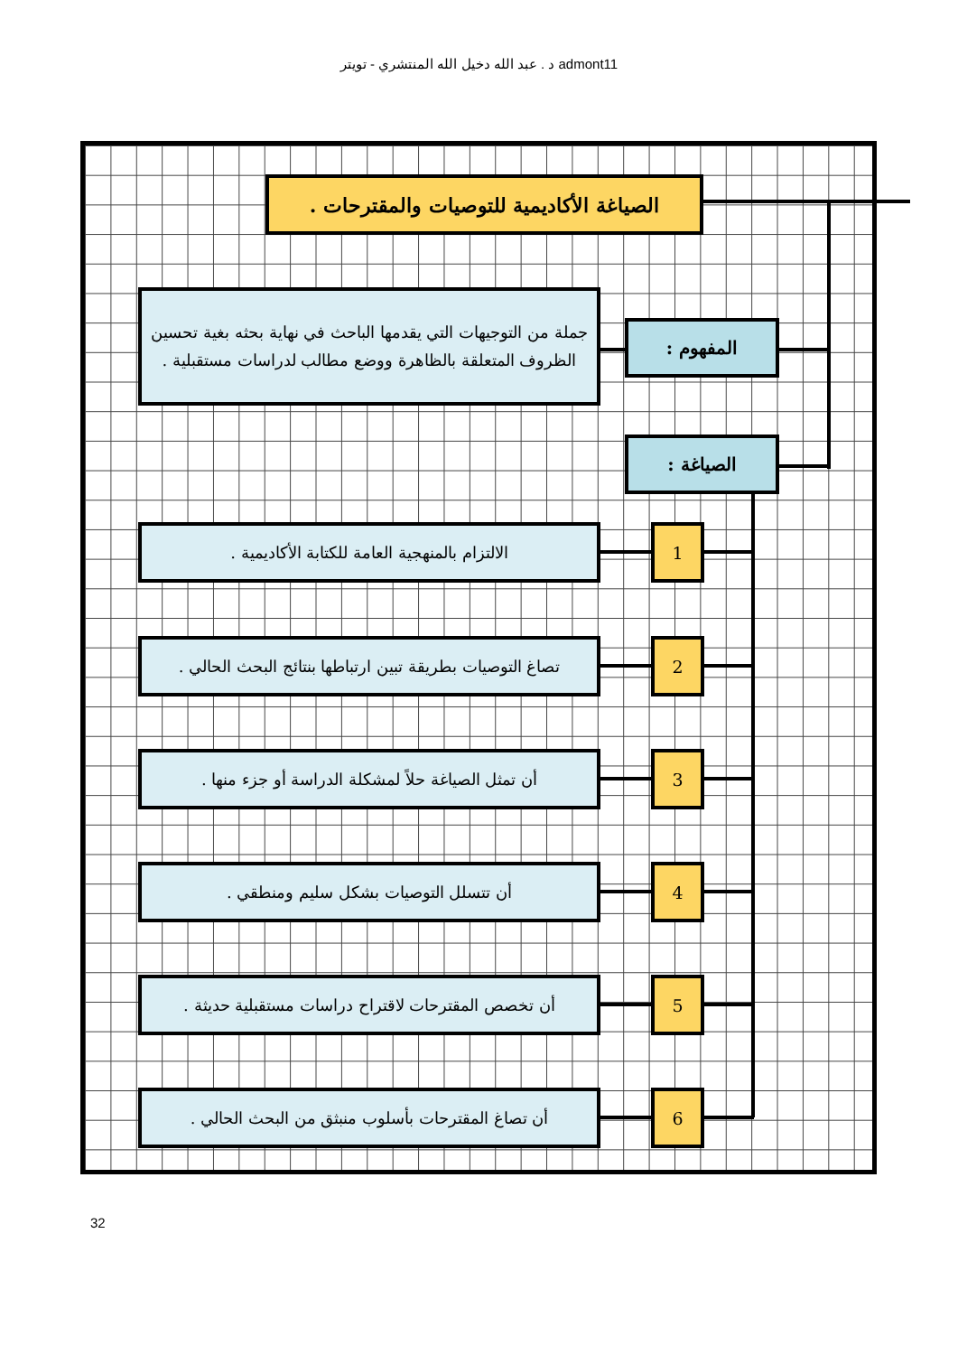د . عبد الله دخيل الله المنتشري - تويتر admont11
الصياغة الأكاديمية للتوصيات والمقترحات .
جملة من التوجيهات التي يقدمها الباحث في نهاية بحثه بغية تحسين الظروف المتعلقة بالظاهرة ووضع مطالب لدراسات مستقبلية .
المفهوم :
الصياغة :
الالتزام بالمنهجية العامة للكتابة الأكاديمية . 1
تصاغ التوصيات بطريقة تبين ارتباطها بنتائج البحث الحالي .
2
أن تمثل الصياغة حلاً لمشكلة الدراسة أو جزء منها .
3
أن تتسلل التوصيات بشكل سليم ومنطقي . 4
أن تخصص المقترحات لاقتراح دراسات مستقبلية حديثة .
5
أن تصاغ المقترحات بأسلوب منبثق من البحث الحالي .
6
32